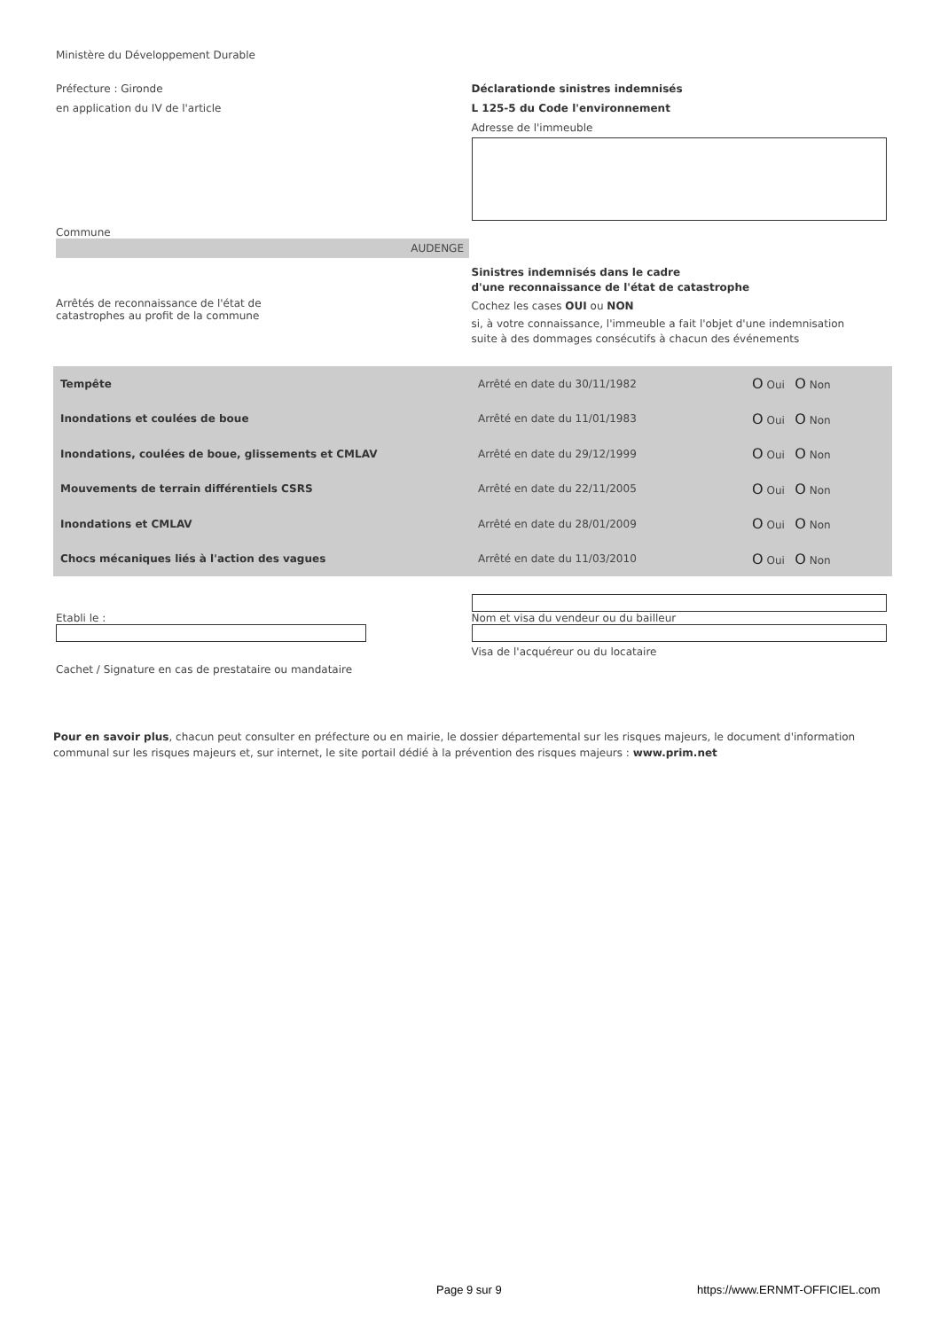Ministère du Développement Durable
Préfecture : Gironde
en application du IV de l'article
Déclarationde sinistres indemnisés
L 125-5 du Code l'environnement
Adresse de l'immeuble
Commune
AUDENGE
Arrêtés de reconnaissance de l'état de
catastrophes au profit de la commune
Sinistres indemnisés dans le cadre
d'une reconnaissance de l'état de catastrophe
Cochez les cases OUI ou NON
si, à votre connaissance, l'immeuble a fait l'objet d'une indemnisation
suite à des dommages consécutifs à chacun des événements
| Tempête | Arrêté en date du 30/11/1982 | O Oui O Non |
| Inondations et coulées de boue | Arrêté en date du 11/01/1983 | O Oui O Non |
| Inondations, coulées de boue, glissements et CMLAV | Arrêté en date du 29/12/1999 | O Oui O Non |
| Mouvements de terrain différentiels CSRS | Arrêté en date du 22/11/2005 | O Oui O Non |
| Inondations et CMLAV | Arrêté en date du 28/01/2009 | O Oui O Non |
| Chocs mécaniques liés à l'action des vagues | Arrêté en date du 11/03/2010 | O Oui O Non |
Etabli le :
Cachet / Signature en cas de prestataire ou mandataire
Nom et visa du vendeur ou du bailleur
Visa de l'acquéreur ou du locataire
Pour en savoir plus, chacun peut consulter en préfecture ou en mairie, le dossier départemental sur les risques majeurs, le document d'information communal sur les risques majeurs et, sur internet, le site portail dédié à la prévention des risques majeurs : www.prim.net
Page 9 sur 9 https://www.ERNMT-OFFICIEL.com